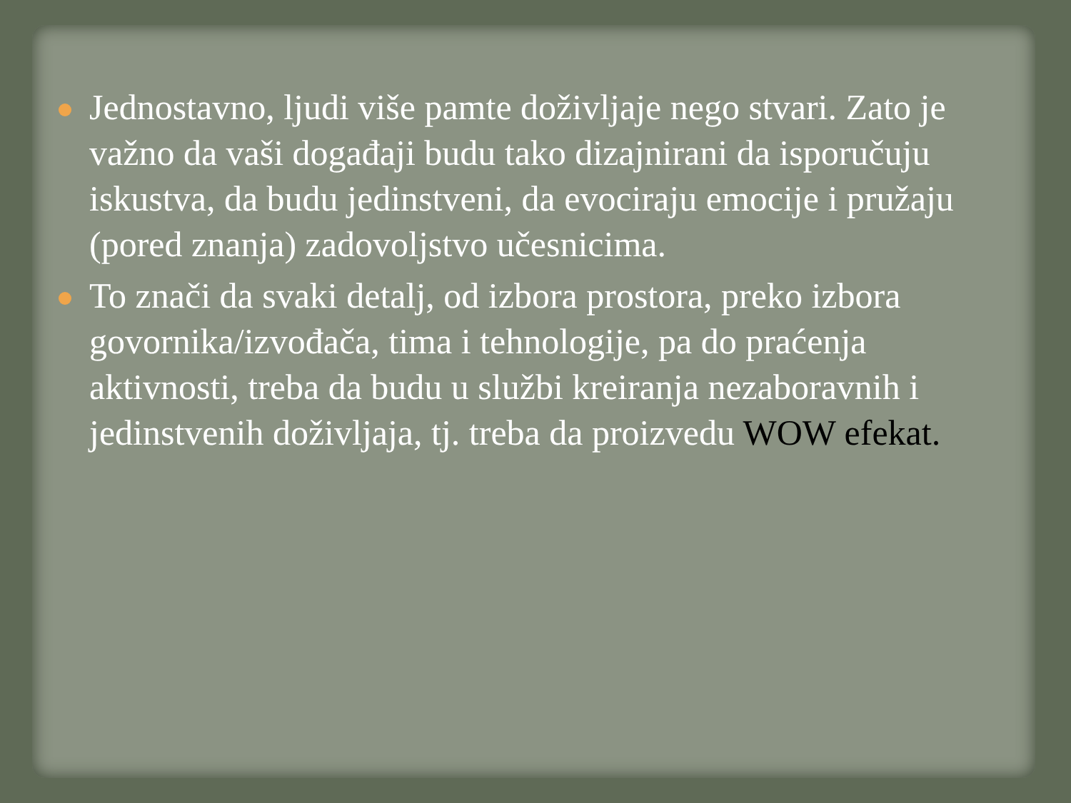Jednostavno, ljudi više pamte doživljaje nego stvari. Zato je važno da vaši događaji budu tako dizajnirani da isporučuju iskustva, da budu jedinstveni, da evociraju emocije i pružaju (pored znanja) zadovoljstvo učesnicima.
To znači da svaki detalj, od izbora prostora, preko izbora govornika/izvođača, tima i tehnologije, pa do praćenja aktivnosti, treba da budu u službi kreiranja nezaboravnih i jedinstvenih doživljaja, tj. treba da proizvedu WOW efekat.